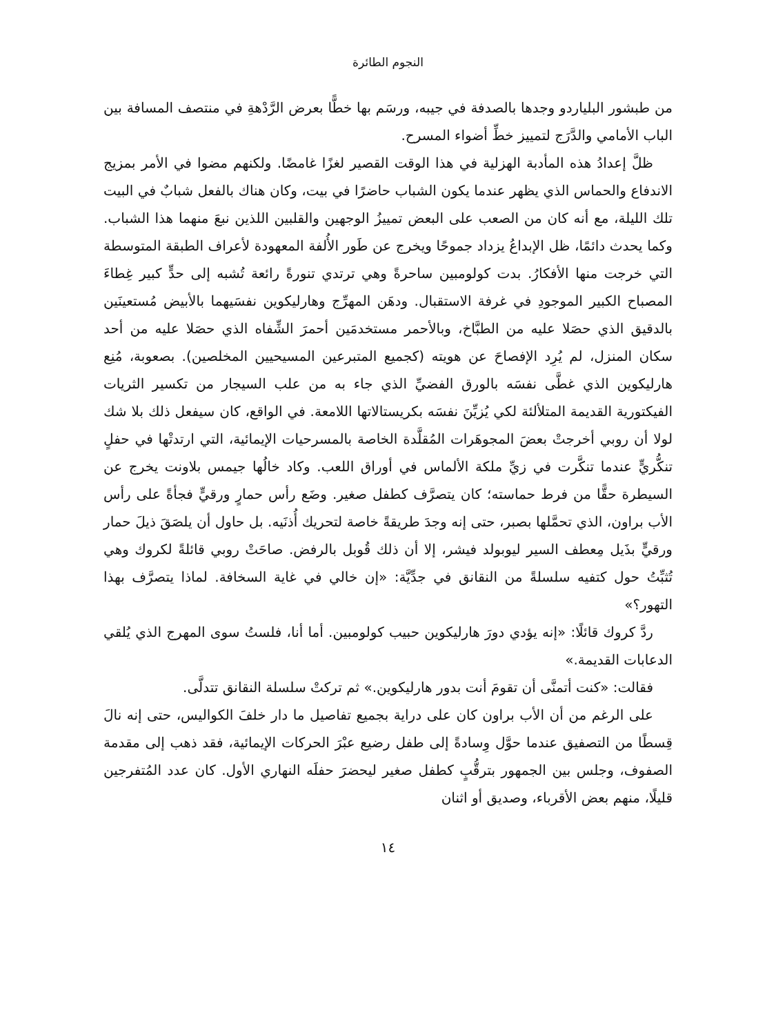النجوم الطائرة
من طبشور البلياردو وجدها بالصدفة في جيبه، ورسَم بها خطًّا بعرض الرَّدْهةِ في منتصف المسافة بين الباب الأمامي والدَّرَج لتمييز خطِّ أضواء المسرح.
ظلَّ إعدادُ هذه المأدبة الهزلية في هذا الوقت القصير لغزًا غامضًا. ولكنهم مضوا في الأمر بمزيج الاندفاع والحماس الذي يظهر عندما يكون الشباب حاضرًا في بيت، وكان هناك بالفعل شبابٌ في البيت تلك الليلة، مع أنه كان من الصعب على البعض تمييزُ الوجهين والقلبين اللذين نبعَ منهما هذا الشباب. وكما يحدث دائمًا، ظل الإبداعُ يزداد جموحًا ويخرج عن طَور الأُلفة المعهودة لأعراف الطبقة المتوسطة التي خرجت منها الأفكارُ. بدت كولومبين ساحرةً وهي ترتدي تنورةً رائعة تُشبه إلى حدٍّ كبير غِطاءَ المصباح الكبير الموجودِ في غرفة الاستقبال. ودهَن المهرِّج وهارليكوين نفسَيهما بالأبيض مُستعينَين بالدقيق الذي حصَلا عليه من الطبَّاخ، وبالأحمر مستخدمَين أحمرَ الشِّفاه الذي حصَلا عليه من أحد سكان المنزل، لم يُرِد الإفصاحَ عن هويته (كجميع المتبرعين المسيحيين المخلصين). بصعوبة، مُنِع هارليكوين الذي غطَّى نفسَه بالورق الفضيِّ الذي جاء به من علب السيجار من تكسير الثريات الفيكتورية القديمة المتلألئة لكي يُزيِّنَ نفسَه بكريستالاتها اللامعة. في الواقع، كان سيفعل ذلك بلا شك لولا أن روبي أخرجتْ بعضَ المجوهَرات المُقلَّدة الخاصة بالمسرحيات الإيمائية، التي ارتدتْها في حفلٍ تنكُّريٍّ عندما تنكَّرت في زيِّ ملكة الألماس في أوراق اللعب. وكاد خالُها جيمس بلاونت يخرج عن السيطرة حقًّا من فرط حماسته؛ كان يتصرَّف كطفل صغير. وضَع رأس حمارٍ ورقيٍّ فجأةً على رأس الأب براون، الذي تحمَّلها بصبر، حتى إنه وجدَ طريقةً خاصة لتحريك أُذنَيه. بل حاول أن يلصَقَ ذيلَ حمار ورقيٍّ بذَيل مِعطف السير ليوبولد فيشر، إلا أن ذلك قُوبل بالرفض. صاحَتْ روبي قائلةً لكروك وهي تُثبِّتُ حول كتفيه سلسلةً من النقانق في جدِّيَّة: «إن خالي في غاية السخافة. لماذا يتصرَّف بهذا التهور؟»
ردَّ كروك قائلًا: «إنه يؤدي دورَ هارليكوين حبيب كولومبين. أما أنا، فلستُ سوى المهرج الذي يُلقي الدعابات القديمة.»
فقالت: «كنت أتمنَّى أن تقومَ أنت بدور هارليكوين.» ثم تركتْ سلسلة النقانق تتدلَّى.
على الرغم من أن الأب براون كان على دراية بجميع تفاصيل ما دار خلفَ الكواليس، حتى إنه نالَ قِسطًا من التصفيق عندما حوَّل وِسادةً إلى طفل رضيع عبْرَ الحركات الإيمائية، فقد ذهب إلى مقدمة الصفوف، وجلس بين الجمهور بترقُّبٍ كطفل صغير ليحضرَ حفلَه النهاري الأول. كان عدد المُتفرجين قليلًا، منهم بعض الأقرباء، وصديق أو اثنان
١٤